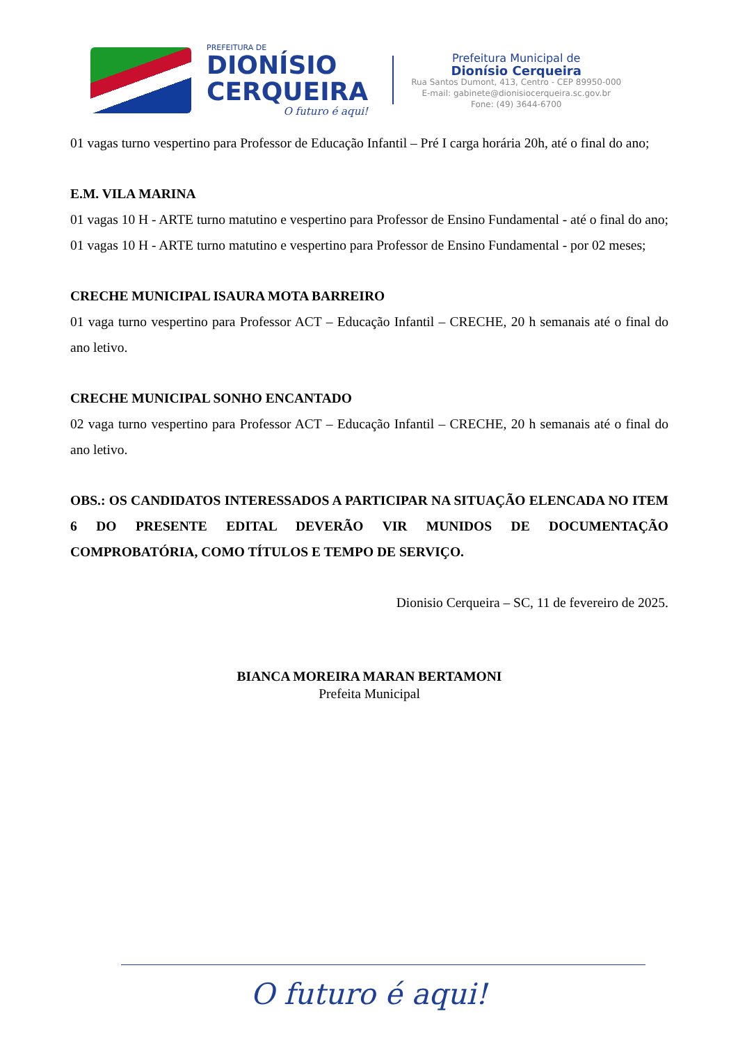PREFEITURA DE
DIONÍSIO
CERQUEIRA
O futuro é aqui!
Prefeitura Municipal de
Dionísio Cerqueira
Rua Santos Dumont, 413, Centro - CEP 89950-000
E-mail: gabinete@dionisiocerqueira.sc.gov.br
Fone: (49) 3644-6700
01 vagas turno vespertino para Professor de Educação Infantil – Pré I carga horária 20h, até o final do ano;
E.M. VILA MARINA
01 vagas 10 H - ARTE turno matutino e vespertino para Professor de Ensino Fundamental - até o final do ano;
01 vagas 10 H - ARTE turno matutino e vespertino para Professor de Ensino Fundamental - por 02 meses;
CRECHE MUNICIPAL ISAURA MOTA BARREIRO
01 vaga turno vespertino para Professor ACT – Educação Infantil – CRECHE, 20 h semanais até o final do ano letivo.
CRECHE MUNICIPAL SONHO ENCANTADO
02 vaga turno vespertino para Professor ACT – Educação Infantil – CRECHE, 20 h semanais até o final do ano letivo.
OBS.: OS CANDIDATOS INTERESSADOS A PARTICIPAR NA SITUAÇÃO ELENCADA NO ITEM 6 DO PRESENTE EDITAL DEVERÃO VIR MUNIDOS DE DOCUMENTAÇÃO COMPROBATÓRIA, COMO TÍTULOS E TEMPO DE SERVIÇO.
Dionisio Cerqueira – SC, 11 de fevereiro de 2025.
BIANCA MOREIRA MARAN BERTAMONI
Prefeita Municipal
O futuro é aqui!